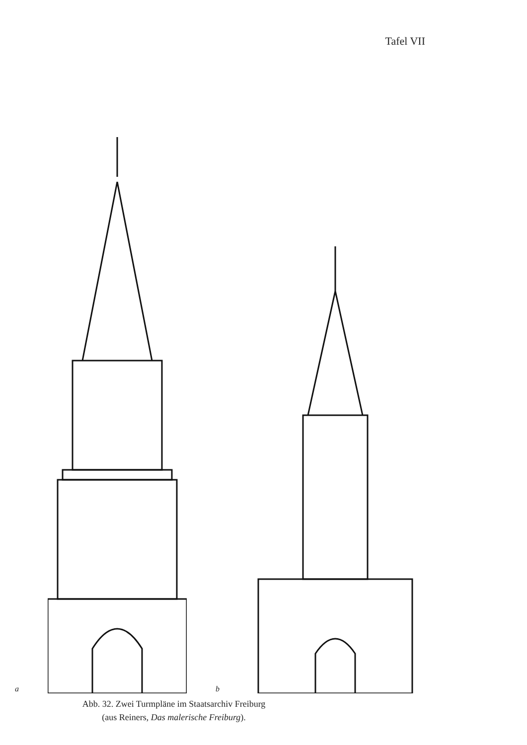Tafel VII
a b
Abb. 32. Zwei Turmpläne im Staatsarchiv Freiburg
(aus Reiners, Das malerische Freiburg).